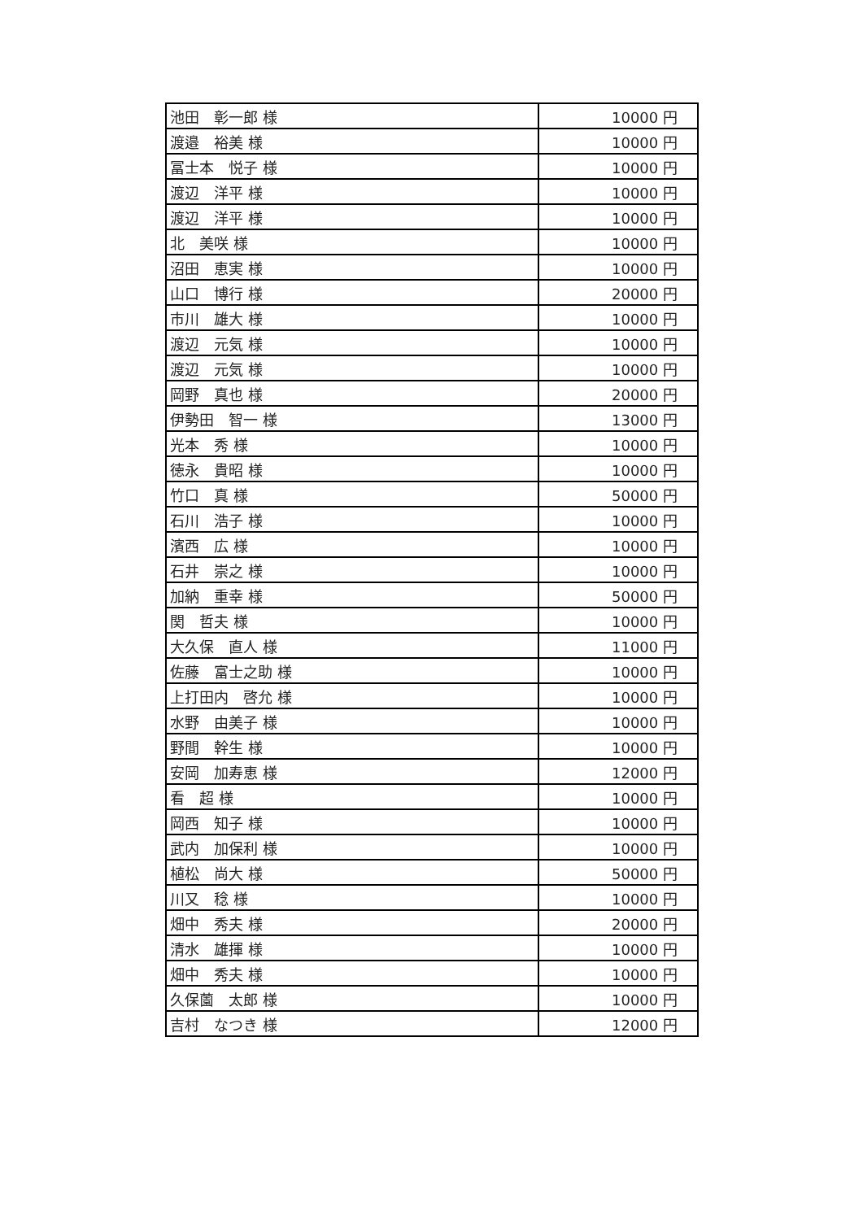| 池田 彰一郎 様 | 10000 円 |
| 渡邉 裕美 様 | 10000 円 |
| 冨士本 悦子 様 | 10000 円 |
| 渡辺 洋平 様 | 10000 円 |
| 渡辺 洋平 様 | 10000 円 |
| 北 美咲 様 | 10000 円 |
| 沼田 恵実 様 | 10000 円 |
| 山口 博行 様 | 20000 円 |
| 市川 雄大 様 | 10000 円 |
| 渡辺 元気 様 | 10000 円 |
| 渡辺 元気 様 | 10000 円 |
| 岡野 真也 様 | 20000 円 |
| 伊勢田 智一 様 | 13000 円 |
| 光本 秀 様 | 10000 円 |
| 徳永 貴昭 様 | 10000 円 |
| 竹口 真 様 | 50000 円 |
| 石川 浩子 様 | 10000 円 |
| 濱西 広 様 | 10000 円 |
| 石井 崇之 様 | 10000 円 |
| 加納 重幸 様 | 50000 円 |
| 関 哲夫 様 | 10000 円 |
| 大久保 直人 様 | 11000 円 |
| 佐藤 富士之助 様 | 10000 円 |
| 上打田内 啓允 様 | 10000 円 |
| 水野 由美子 様 | 10000 円 |
| 野間 幹生 様 | 10000 円 |
| 安岡 加寿恵 様 | 12000 円 |
| 看 超 様 | 10000 円 |
| 岡西 知子 様 | 10000 円 |
| 武内 加保利 様 | 10000 円 |
| 植松 尚大 様 | 50000 円 |
| 川又 稔 様 | 10000 円 |
| 畑中 秀夫 様 | 20000 円 |
| 清水 雄揮 様 | 10000 円 |
| 畑中 秀夫 様 | 10000 円 |
| 久保薗 太郎 様 | 10000 円 |
| 吉村 なつき 様 | 12000 円 |